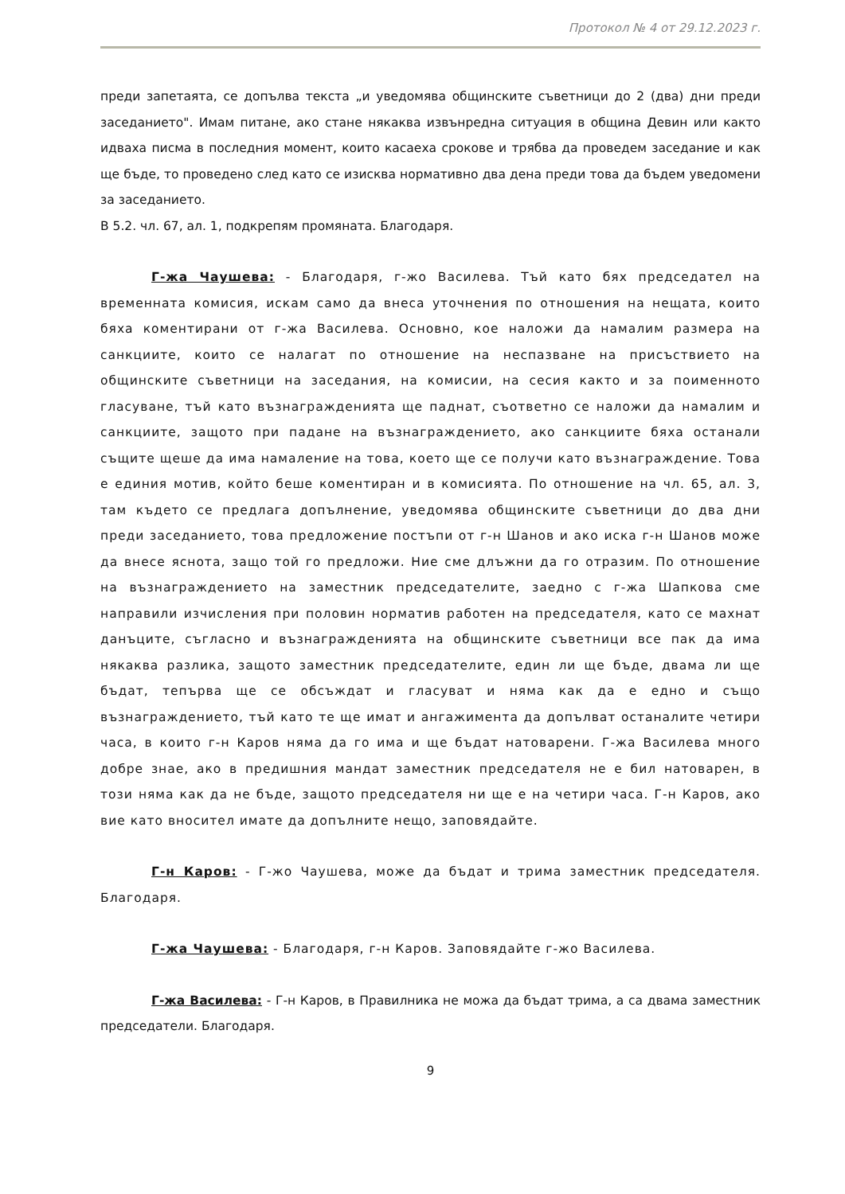Протокол № 4 от 29.12.2023 г.
преди запетаята, се допълва текста „и уведомява общинските съветници до 2 (два) дни преди заседанието". Имам питане, ако стане някаква извънредна ситуация в община Девин или както идваха писма в последния момент, които касаеха срокове и трябва да проведем заседание и как ще бъде, то проведено след като се изисква нормативно два дена преди това да бъдем уведомени за заседанието.
В 5.2. чл. 67, ал. 1, подкрепям промяната. Благодаря.
Г-жа Чаушева: - Благодаря, г-жо Василева. Тъй като бях председател на временната комисия, искам само да внеса уточнения по отношения на нещата, които бяха коментирани от г-жа Василева. Основно, кое наложи да намалим размера на санкциите, които се налагат по отношение на неспазване на присъствието на общинските съветници на заседания, на комисии, на сесия както и за поименното гласуване, тъй като възнагражденията ще паднат, съответно се наложи да намалим и санкциите, защото при падане на възнаграждението, ако санкциите бяха останали същите щеше да има намаление на това, което ще се получи като възнаграждение. Това е единия мотив, който беше коментиран и в комисията. По отношение на чл. 65, ал. 3, там където се предлага допълнение, уведомява общинските съветници до два дни преди заседанието, това предложение постъпи от г-н Шанов и ако иска г-н Шанов може да внесе яснота, защо той го предложи. Ние сме длъжни да го отразим. По отношение на възнаграждението на заместник председателите, заедно с г-жа Шапкова сме направили изчисления при половин норматив работен на председателя, като се махнат данъците, съгласно и възнагражденията на общинските съветници все пак да има някаква разлика, защото заместник председателите, един ли ще бъде, двама ли ще бъдат, тепърва ще се обсъждат и гласуват и няма как да е едно и също възнаграждението, тъй като те ще имат и ангажимента да допълват останалите четири часа, в които г-н Каров няма да го има и ще бъдат натоварени. Г-жа Василева много добре знае, ако в предишния мандат заместник председателя не е бил натоварен, в този няма как да не бъде, защото председателя ни ще е на четири часа. Г-н Каров, ако вие като вносител имате да допълните нещо, заповядайте.
Г-н Каров: - Г-жо Чаушева, може да бъдат и трима заместник председателя. Благодаря.
Г-жа Чаушева: - Благодаря, г-н Каров. Заповядайте г-жо Василева.
Г-жа Василева: - Г-н Каров, в Правилника не можа да бъдат трима, а са двама заместник председатели. Благодаря.
9